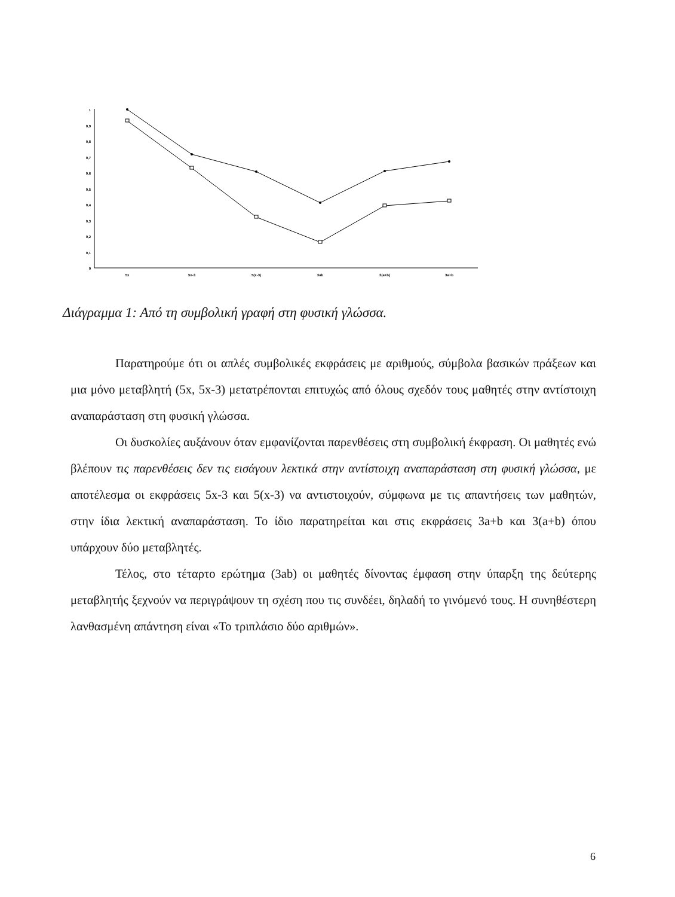1
0,9
0,8
0,7
0,6
0,5
0,4
0,3
0,2
0,1
0
5x
5x-3
5(x-3)
3ab
3(a+b)
3a+b
Διάγραμμα 1: Από τη συμβολική γραφή στη φυσική γλώσσα.
Παρατηρούμε ότι οι απλές συμβολικές εκφράσεις με αριθμούς, σύμβολα βασικών πράξεων και μια μόνο μεταβλητή (5x, 5x-3) μετατρέπονται επιτυχώς από όλους σχεδόν τους μαθητές στην αντίστοιχη αναπαράσταση στη φυσική γλώσσα.
Οι δυσκολίες αυξάνουν όταν εμφανίζονται παρενθέσεις στη συμβολική έκφραση. Οι μαθητές ενώ βλέπουν τις παρενθέσεις δεν τις εισάγουν λεκτικά στην αντίστοιχη αναπαράσταση στη φυσική γλώσσα, με αποτέλεσμα οι εκφράσεις 5x-3 και 5(x-3) να αντιστοιχούν, σύμφωνα με τις απαντήσεις των μαθητών, στην ίδια λεκτική αναπαράσταση. Το ίδιο παρατηρείται και στις εκφράσεις 3a+b και 3(a+b) όπου υπάρχουν δύο μεταβλητές.
Τέλος, στο τέταρτο ερώτημα (3ab) οι μαθητές δίνοντας έμφαση στην ύπαρξη της δεύτερης μεταβλητής ξεχνούν να περιγράψουν τη σχέση που τις συνδέει, δηλαδή το γινόμενό τους. Η συνηθέστερη λανθασμένη απάντηση είναι «Το τριπλάσιο δύο αριθμών».
6